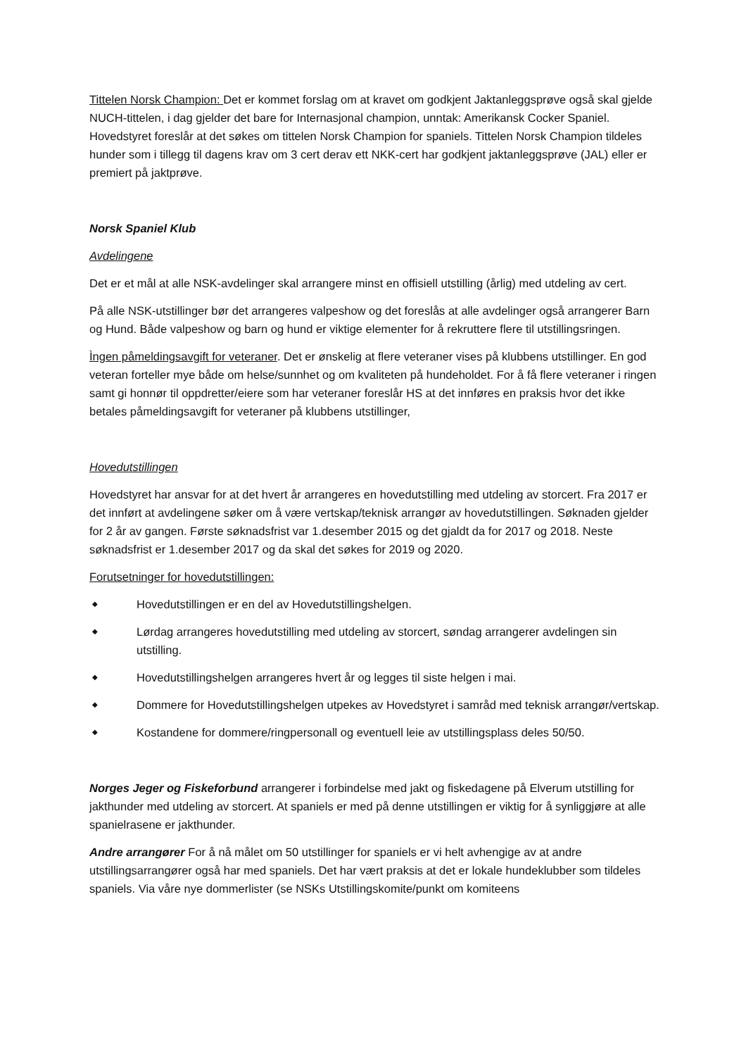Tittelen Norsk Champion: Det er kommet forslag om at kravet om godkjent Jaktanleggsprøve også skal gjelde NUCH-tittelen, i dag gjelder det bare for Internasjonal champion, unntak: Amerikansk Cocker Spaniel. Hovedstyret foreslår at det søkes om tittelen Norsk Champion for spaniels. Tittelen Norsk Champion tildeles hunder som i tillegg til dagens krav om 3 cert derav ett NKK-cert har godkjent jaktanleggsprøve (JAL) eller er premiert på jaktprøve.
Norsk Spaniel Klub
Avdelingene
Det er et mål at alle NSK-avdelinger skal arrangere minst en offisiell utstilling (årlig) med utdeling av cert.
På alle NSK-utstillinger bør det arrangeres valpeshow og det foreslås at alle avdelinger også arrangerer Barn og Hund. Både valpeshow og barn og hund er viktige elementer for å rekruttere flere til utstillingsringen.
Ìngen påmeldingsavgift for veteraner. Det er ønskelig at flere veteraner vises på klubbens utstillinger. En god veteran forteller mye både om helse/sunnhet og om kvaliteten på hundeholdet. For å få flere veteraner i ringen samt gi honnør til oppdretter/eiere som har veteraner foreslår HS at det innføres en praksis hvor det ikke betales påmeldingsavgift for veteraner på klubbens utstillinger,
Hovedutstillingen
Hovedstyret har ansvar for at det hvert år arrangeres en hovedutstilling med utdeling av storcert. Fra 2017 er det innført at avdelingene søker om å være vertskap/teknisk arrangør av hovedutstillingen. Søknaden gjelder for 2 år av gangen. Første søknadsfrist var 1.desember 2015 og det gjaldt da for 2017 og 2018. Neste søknadsfrist er 1.desember 2017 og da skal det søkes for 2019 og 2020.
Forutsetninger for hovedutstillingen:
◆ Hovedutstillingen er en del av Hovedutstillingshelgen.
◆ Lørdag arrangeres hovedutstilling med utdeling av storcert, søndag arrangerer avdelingen sin utstilling.
◆ Hovedutstillingshelgen arrangeres hvert år og legges til siste helgen i mai.
◆ Dommere for Hovedutstillingshelgen utpekes av Hovedstyret i samråd med teknisk arrangør/vertskap.
◆ Kostandene for dommere/ringpersonall og eventuell leie av utstillingsplass deles 50/50.
Norges Jeger og Fiskeforbund arrangerer i forbindelse med jakt og fiskedagene på Elverum utstilling for jakthunder med utdeling av storcert. At spaniels er med på denne utstillingen er viktig for å synliggjøre at alle spanielrasene er jakthunder.
Andre arrangører For å nå målet om 50 utstillinger for spaniels er vi helt avhengige av at andre utstillingsarrangører også har med spaniels. Det har vært praksis at det er lokale hundeklubber som tildeles spaniels. Via våre nye dommerlister (se NSKs Utstillingskomite/punkt om komiteens